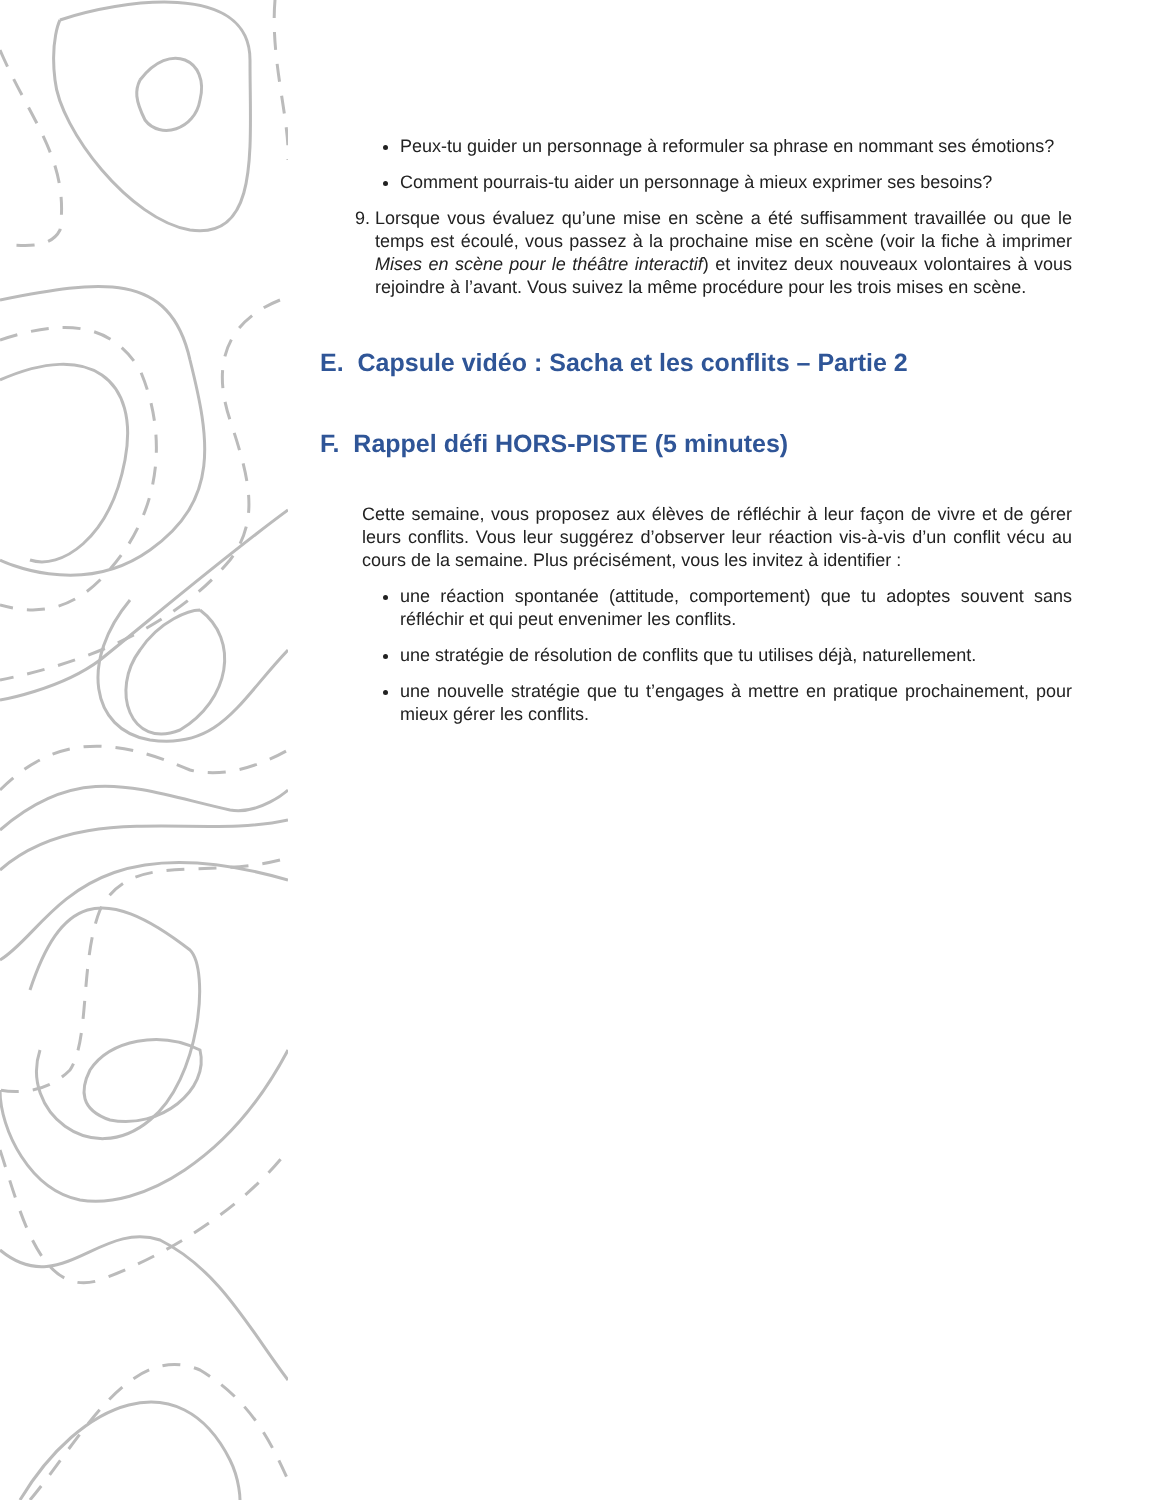Peux-tu guider un personnage à reformuler sa phrase en nommant ses émotions?
Comment pourrais-tu aider un personnage à mieux exprimer ses besoins?
9. Lorsque vous évaluez qu’une mise en scène a été suffisamment travaillée ou que le temps est écoulé, vous passez à la prochaine mise en scène (voir la fiche à imprimer Mises en scène pour le théâtre interactif) et invitez deux nouveaux volontaires à vous rejoindre à l’avant. Vous suivez la même procédure pour les trois mises en scène.
E. Capsule vidéo : Sacha et les conflits – Partie 2
F. Rappel défi HORS-PISTE (5 minutes)
Cette semaine, vous proposez aux élèves de réfléchir à leur façon de vivre et de gérer leurs conflits. Vous leur suggérez d’observer leur réaction vis-à-vis d’un conflit vécu au cours de la semaine. Plus précisément, vous les invitez à identifier :
une réaction spontanée (attitude, comportement) que tu adoptes souvent sans réfléchir et qui peut envenimer les conflits.
une stratégie de résolution de conflits que tu utilises déjà, naturellement.
une nouvelle stratégie que tu t’engages à mettre en pratique prochainement, pour mieux gérer les conflits.